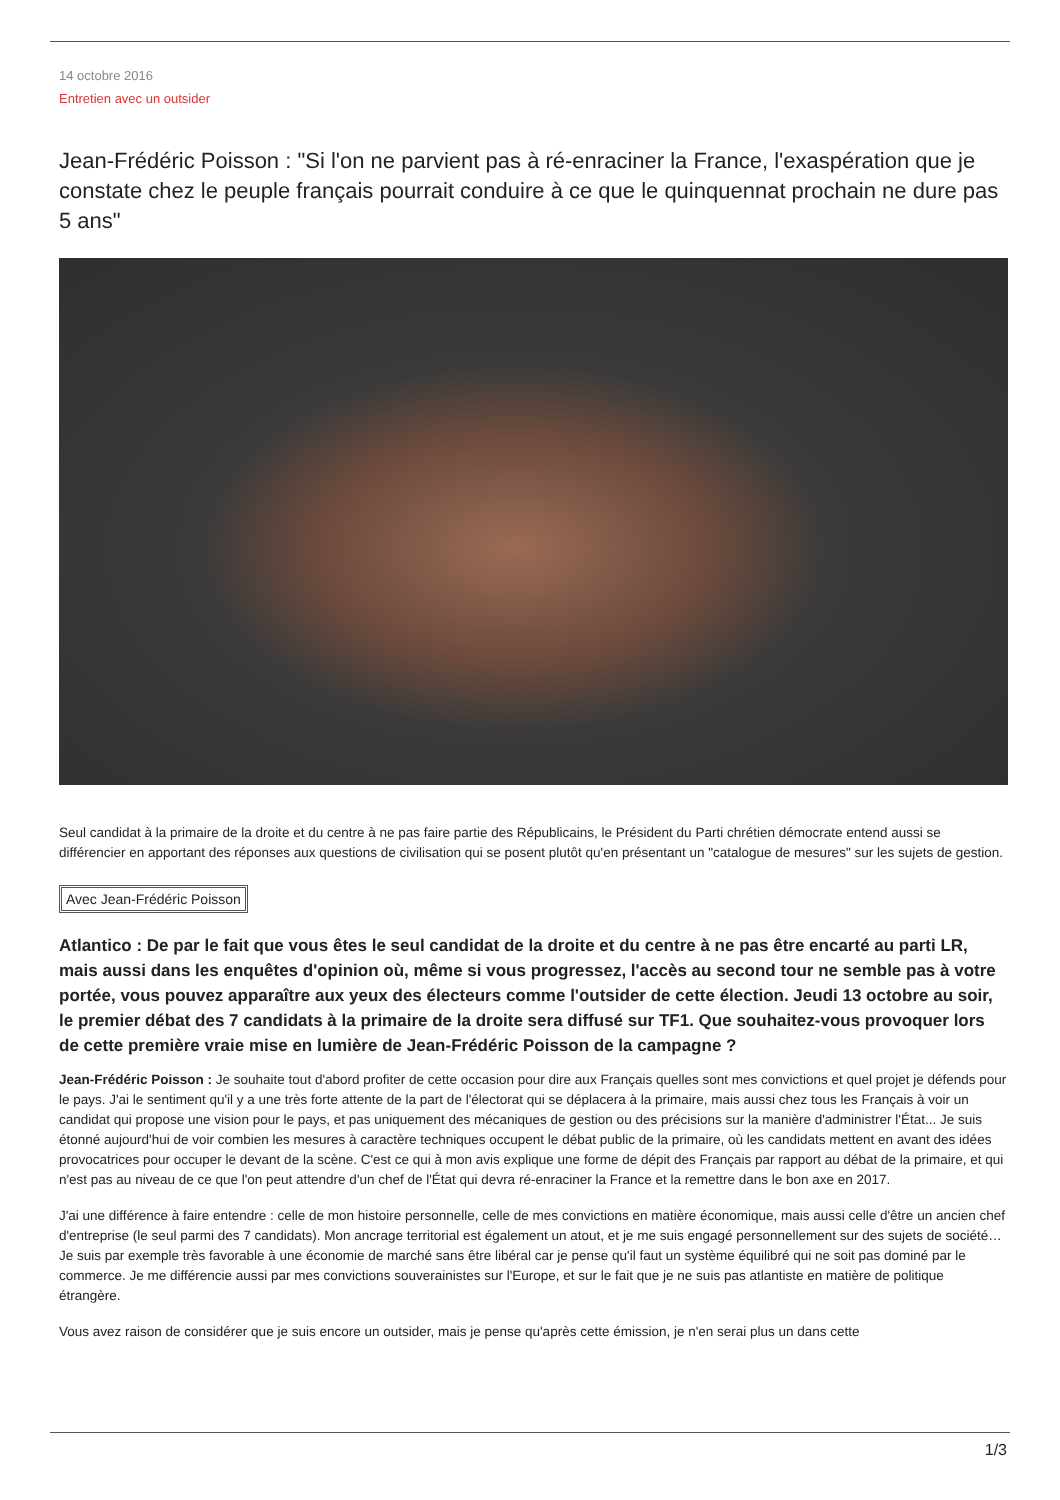14 octobre 2016
Entretien avec un outsider
Jean-Frédéric Poisson : "Si l'on ne parvient pas à ré-enraciner la France, l'exaspération que je constate chez le peuple français pourrait conduire à ce que le quinquennat prochain ne dure pas 5 ans"
Seul candidat à la primaire de la droite et du centre à ne pas faire partie des Républicains, le Président du Parti chrétien démocrate entend aussi se différencier en apportant des réponses aux questions de civilisation qui se posent plutôt qu'en présentant un "catalogue de mesures" sur les sujets de gestion.
Avec Jean-Frédéric Poisson
Atlantico : De par le fait que vous êtes le seul candidat de la droite et du centre à ne pas être encarté au parti LR, mais aussi dans les enquêtes d'opinion où, même si vous progressez, l'accès au second tour ne semble pas à votre portée, vous pouvez apparaître aux yeux des électeurs comme l'outsider de cette élection. Jeudi 13 octobre au soir, le premier débat des 7 candidats à la primaire de la droite sera diffusé sur TF1. Que souhaitez-vous provoquer lors de cette première vraie mise en lumière de Jean-Frédéric Poisson de la campagne ?
Jean-Frédéric Poisson : Je souhaite tout d'abord profiter de cette occasion pour dire aux Français quelles sont mes convictions et quel projet je défends pour le pays. J'ai le sentiment qu'il y a une très forte attente de la part de l'électorat qui se déplacera à la primaire, mais aussi chez tous les Français à voir un candidat qui propose une vision pour le pays, et pas uniquement des mécaniques de gestion ou des précisions sur la manière d'administrer l'État... Je suis étonné aujourd'hui de voir combien les mesures à caractère techniques occupent le débat public de la primaire, où les candidats mettent en avant des idées provocatrices pour occuper le devant de la scène. C'est ce qui à mon avis explique une forme de dépit des Français par rapport au débat de la primaire, et qui n'est pas au niveau de ce que l'on peut attendre d'un chef de l'État qui devra ré-enraciner la France et la remettre dans le bon axe en 2017.
J'ai une différence à faire entendre : celle de mon histoire personnelle, celle de mes convictions en matière économique, mais aussi celle d'être un ancien chef d'entreprise (le seul parmi des 7 candidats). Mon ancrage territorial est également un atout, et je me suis engagé personnellement sur des sujets de société… Je suis par exemple très favorable à une économie de marché sans être libéral car je pense qu'il faut un système équilibré qui ne soit pas dominé par le commerce. Je me différencie aussi par mes convictions souverainistes sur l'Europe, et sur le fait que je ne suis pas atlantiste en matière de politique étrangère.
Vous avez raison de considérer que je suis encore un outsider, mais je pense qu'après cette émission, je n'en serai plus un dans cette
1/3